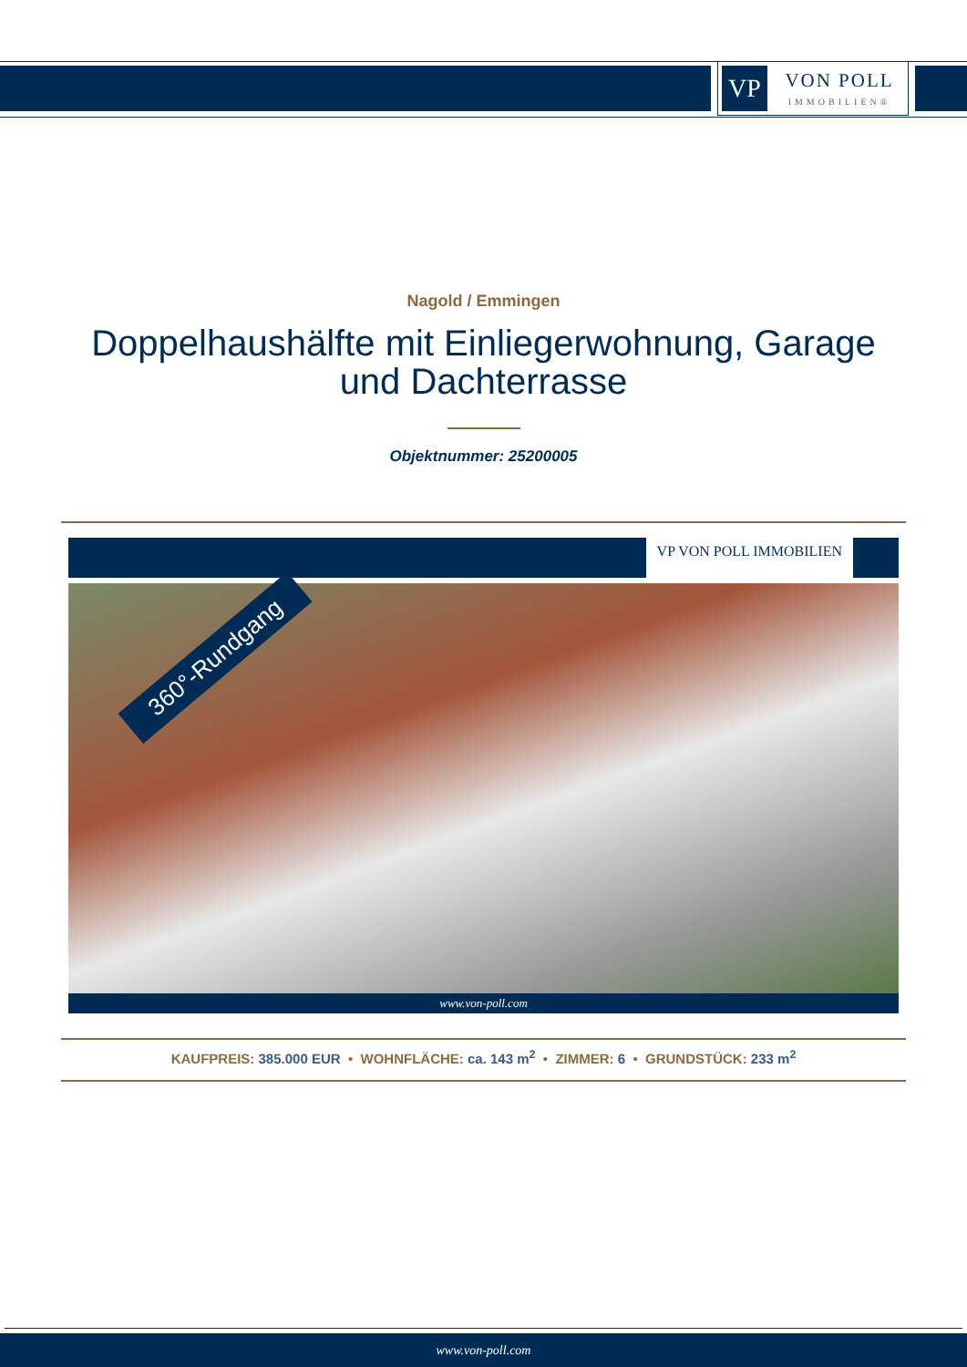VP
VON POLL
IMMOBILIEN®
Nagold / Emmingen
Doppelhaushälfte mit Einliegerwohnung, Garage und Dachterrasse
Objektnummer: 25200005
VP VON POLL IMMOBILIEN
360°-Rundgang
www.von-poll.com
KAUFPREIS: 385.000 EUR • WOHNFLÄCHE: ca. 143 m<sup>2</sup> • ZIMMER: 6 • GRUNDSTÜCK: 233 m<sup>2</sup>
www.von-poll.com